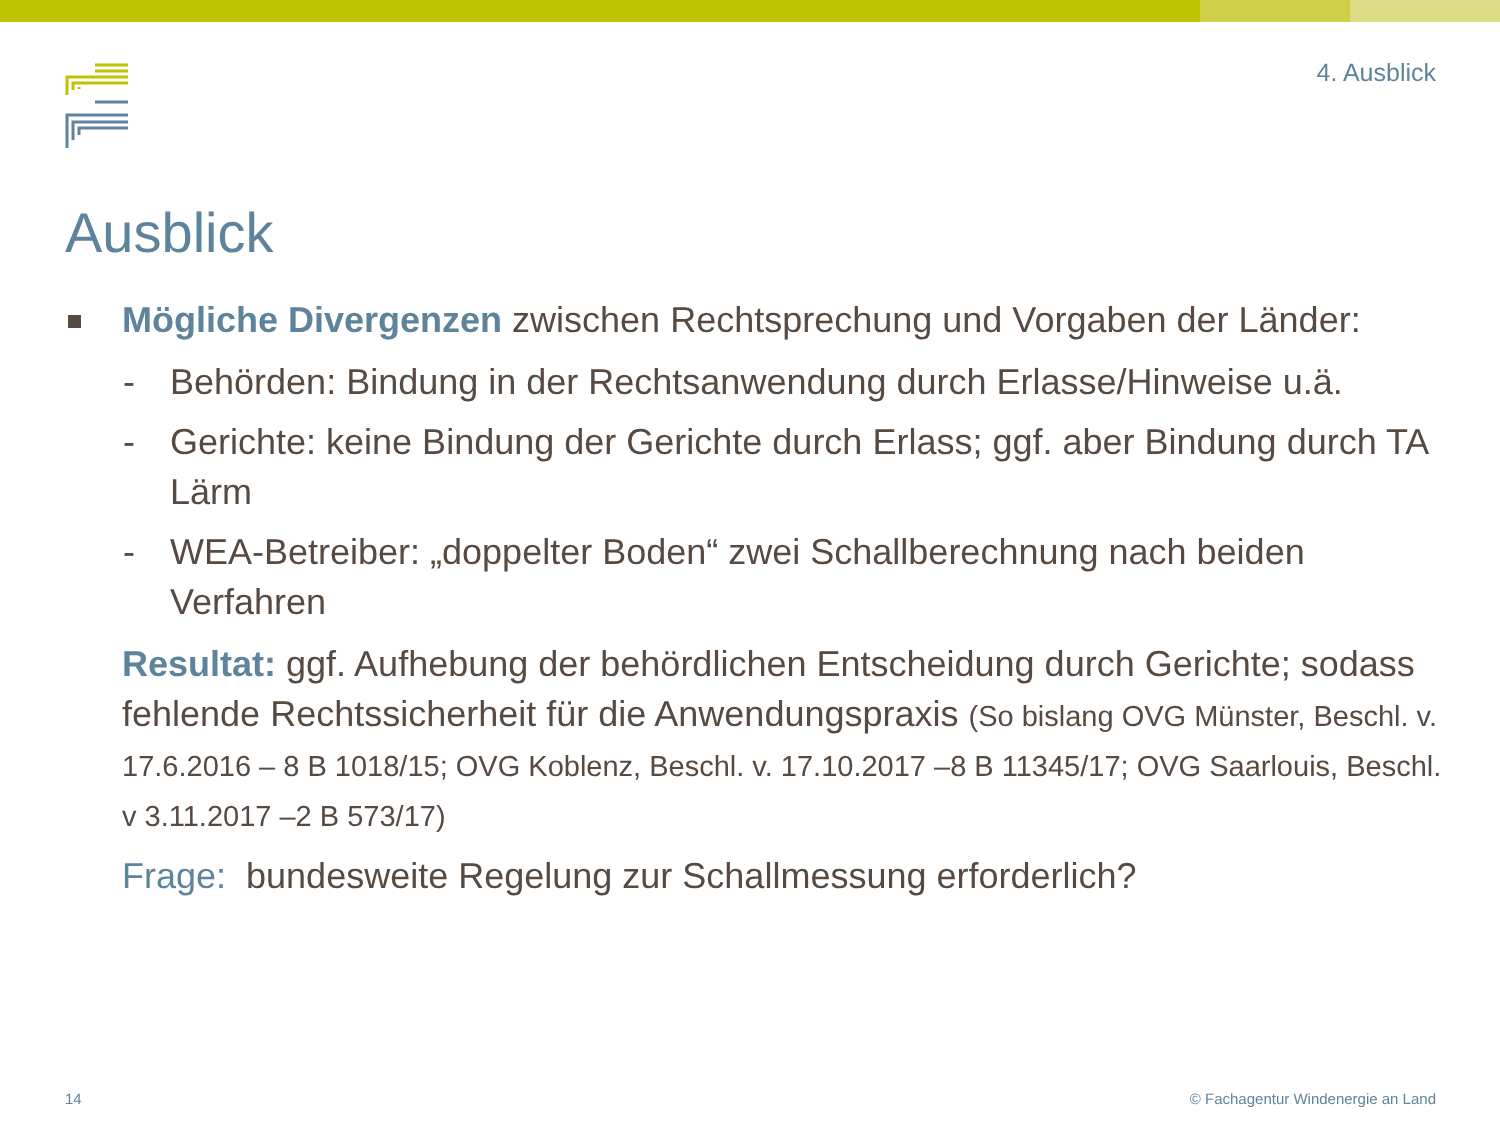4. Ausblick
Ausblick
Mögliche Divergenzen zwischen Rechtsprechung und Vorgaben der Länder:
- Behörden: Bindung in der Rechtsanwendung durch Erlasse/Hinweise u.ä.
- Gerichte: keine Bindung der Gerichte durch Erlass; ggf. aber Bindung durch TA Lärm
- WEA-Betreiber: „doppelter Boden“ zwei Schallberechnung nach beiden Verfahren
Resultat: ggf. Aufhebung der behördlichen Entscheidung durch Gerichte; sodass fehlende Rechtssicherheit für die Anwendungspraxis (So bislang OVG Münster, Beschl. v. 17.6.2016 – 8 B 1018/15; OVG Koblenz, Beschl. v. 17.10.2017 –8 B 11345/17; OVG Saarlouis, Beschl. v 3.11.2017 –2 B 573/17)
Frage: bundesweite Regelung zur Schallmessung erforderlich?
14
© Fachagentur Windenergie an Land